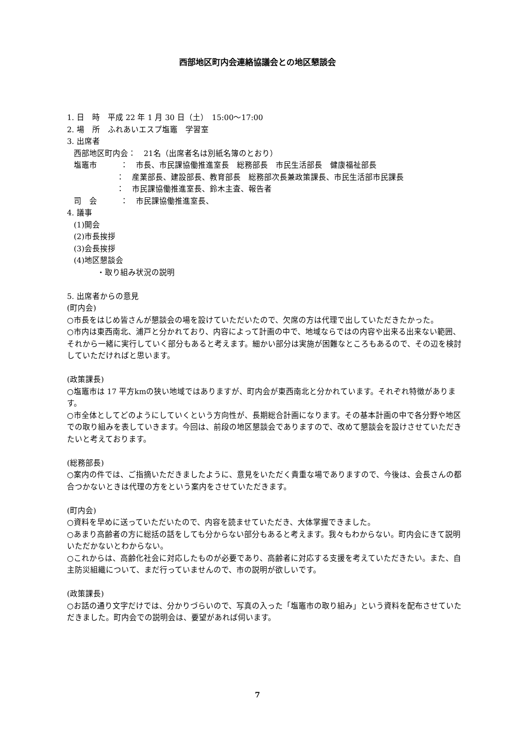西部地区町内会連絡協議会との地区懇談会
1. 日　時　平成 22 年 1 月 30 日（土）　15:00～17:00
2. 場　所　ふれあいエスプ塩竈　学習室
3. 出席者
西部地区町内会：　21名（出席者名は別紙名簿のとおり）
塩竈市　　　：　市長、市民課協働推進室長　総務部長　市民生活部長　健康福祉部長
：　産業部長、建設部長、教育部長　総務部次長兼政策課長、市民生活部市民課長
：　市民課協働推進室長、鈴木主査、報告者
司　会　　　：　市民課協働推進室長、
4. 議事
(1)開会
(2)市長挨拶
(3)会長挨拶
(4)地区懇談会
・取り組み状況の説明
5. 出席者からの意見
(町内会)
○市長をはじめ皆さんが懇談会の場を設けていただいたので、欠席の方は代理で出していただきたかった。
○市内は東西南北、浦戸と分かれており、内容によって計画の中で、地域ならではの内容や出来る出来ない範囲、それから一緒に実行していく部分もあると考えます。細かい部分は実施が困難なところもあるので、その辺を検討していただければと思います。
(政策課長)
○塩竈市は 17 平方kmの狭い地域ではありますが、町内会が東西南北と分かれています。それぞれ特徴があります。
○市全体としてどのようにしていくという方向性が、長期総合計画になります。その基本計画の中で各分野や地区での取り組みを表していきます。今回は、前段の地区懇談会でありますので、改めて懇談会を設けさせていただきたいと考えております。
(総務部長)
○案内の件では、ご指摘いただきましたように、意見をいただく貴重な場でありますので、今後は、会長さんの都合つかないときは代理の方をという案内をさせていただきます。
(町内会)
○資料を早めに送っていただいたので、内容を読ませていただき、大体掌握できました。
○あまり高齢者の方に総括の話をしても分からない部分もあると考えます。我々もわからない。町内会にきて説明いただかないとわからない。
○これからは、高齢化社会に対応したものが必要であり、高齢者に対応する支援を考えていただきたい。また、自主防災組織について、まだ行っていませんので、市の説明が欲しいです。
(政策課長)
○お話の通り文字だけでは、分かりづらいので、写真の入った「塩竈市の取り組み」という資料を配布させていただきました。町内会での説明会は、要望があれば伺います。
7